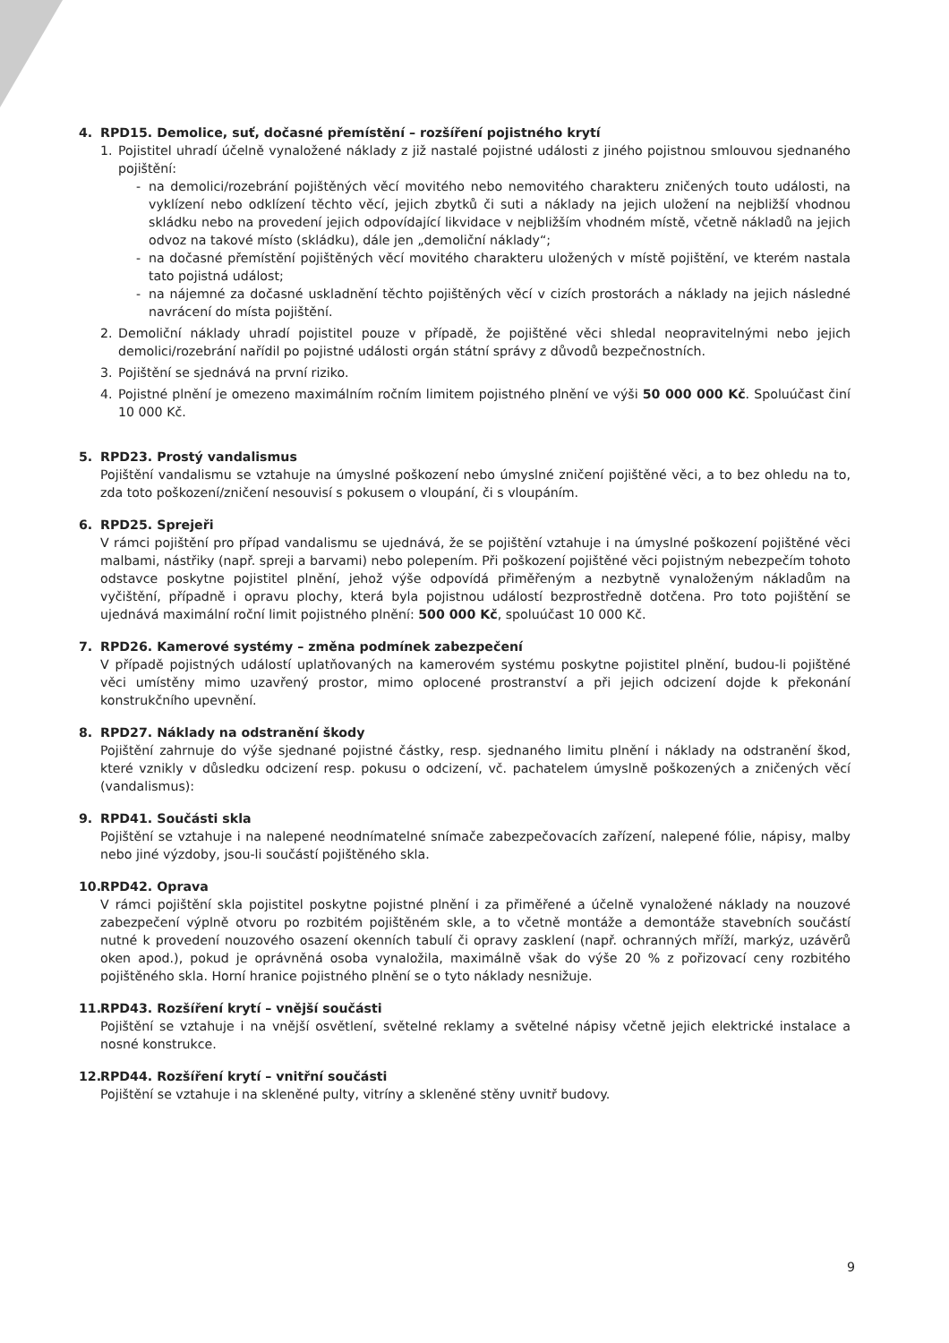4. RPD15. Demolice, suť, dočasné přemístění – rozšíření pojistného krytí
1. Pojistitel uhradí účelně vynaložené náklady z již nastalé pojistné události z jiného pojistnou smlouvou sjednaného pojištění:
- na demolici/rozebrání pojištěných věcí movitého nebo nemovitého charakteru zničených touto události, na vyklízení nebo odklízení těchto věcí, jejich zbytků či suti a náklady na jejich uložení na nejbližší vhodnou skládku nebo na provedení jejich odpovídající likvidace v nejbližším vhodném místě, včetně nákladů na jejich odvoz na takové místo (skládku), dále jen „demoliční náklady“;
- na dočasné přemístění pojištěných věcí movitého charakteru uložených v místě pojištění, ve kterém nastala tato pojistná událost;
- na nájemné za dočasné uskladnění těchto pojištěných věcí v cizích prostorách a náklady na jejich následné navrácení do místa pojištění.
2. Demoliční náklady uhradí pojistitel pouze v případě, že pojištěné věci shledal neopravitelnými nebo jejich demolici/rozebrání nařídil po pojistné události orgán státní správy z důvodů bezpečnostních.
3. Pojištění se sjednává na první riziko.
4. Pojistné plnění je omezeno maximálním ročním limitem pojistného plnění ve výši 50 000 000 Kč. Spoluúčast činí 10 000 Kč.
5. RPD23. Prostý vandalismus
Pojištění vandalismu se vztahuje na úmyslné poškození nebo úmyslné zničení pojištěné věci, a to bez ohledu na to, zda toto poškození/zničení nesouvisí s pokusem o vloupání, či s vloupáním.
6. RPD25. Sprejeři
V rámci pojištění pro případ vandalismu se ujednává, že se pojištění vztahuje i na úmyslné poškození pojištěné věci malbami, nástřiky (např. spreji a barvami) nebo polepením. Při poškození pojištěné věci pojistným nebezpečím tohoto odstavce poskytne pojistitel plnění, jehož výše odpovídá přiměřeným a nezbytně vynaloženým nákladům na vyčištění, případně i opravu plochy, která byla pojistnou událostí bezprostředně dotčena. Pro toto pojištění se ujednává maximální roční limit pojistného plnění: 500 000 Kč, spoluúčast 10 000 Kč.
7. RPD26. Kamerové systémy – změna podmínek zabezpečení
V případě pojistných událostí uplatňovaných na kamerovém systému poskytne pojistitel plnění, budou-li pojištěné věci umístěny mimo uzavřený prostor, mimo oplocené prostranství a při jejich odcizení dojde k překonání konstrukčního upevnění.
8. RPD27. Náklady na odstranění škody
Pojištění zahrnuje do výše sjednané pojistné částky, resp. sjednaného limitu plnění i náklady na odstranění škod, které vznikly v důsledku odcizení resp. pokusu o odcizení, vč. pachatelem úmyslně poškozených a zničených věcí (vandalismus):
9. RPD41. Součásti skla
Pojištění se vztahuje i na nalepené neodnímatelné snímače zabezpečovacích zařízení, nalepené fólie, nápisy, malby nebo jiné výzdoby, jsou-li součástí pojištěného skla.
10. RPD42. Oprava
V rámci pojištění skla pojistitel poskytne pojistné plnění i za přiměřené a účelně vynaložené náklady na nouzové zabezpečení výplně otvoru po rozbitém pojištěném skle, a to včetně montáže a demontáže stavebních součástí nutné k provedení nouzového osazení okenních tabulí či opravy zasklení (např. ochranných mříží, markýz, uzávěrů oken apod.), pokud je oprávněná osoba vynaložila, maximálně však do výše 20 % z pořizovací ceny rozbitého pojištěného skla. Horní hranice pojistného plnění se o tyto náklady nesnižuje.
11. RPD43. Rozšíření krytí – vnější součásti
Pojištění se vztahuje i na vnější osvětlení, světelné reklamy a světelné nápisy včetně jejich elektrické instalace a nosné konstrukce.
12. RPD44. Rozšíření krytí – vnitřní součásti
Pojištění se vztahuje i na skleněné pulty, vitríny a skleněné stěny uvnitř budovy.
9